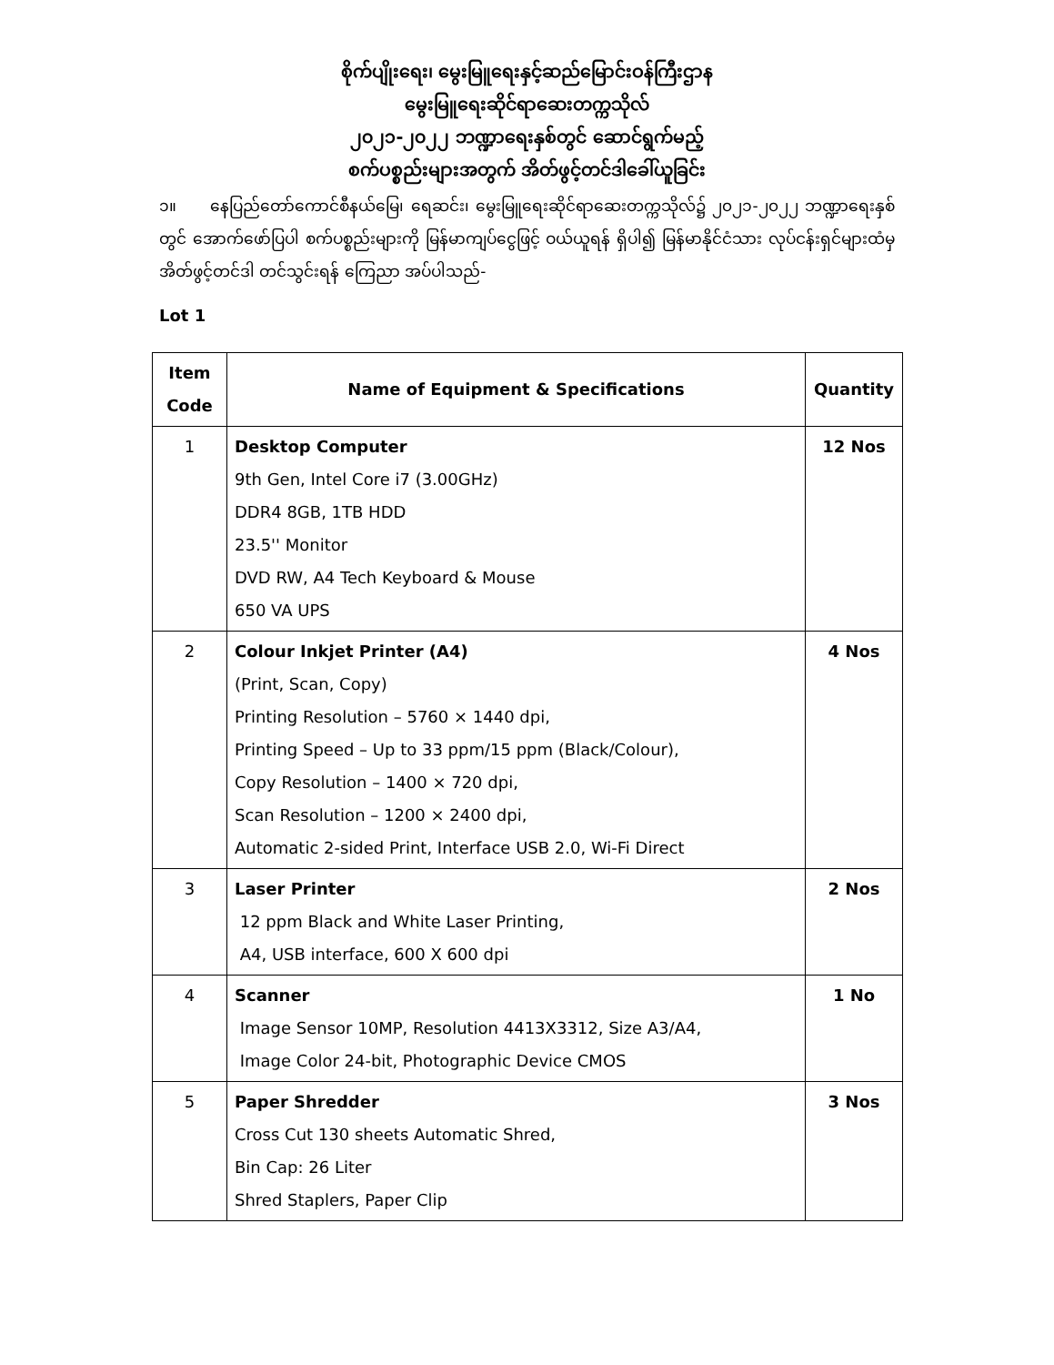စိုက်ပျိုးရေး၊ မွေးမြူရေးနှင့်ဆည်မြောင်းဝန်ကြီးဌာန
မွေးမြူရေးဆိုင်ရာဆေးတက္ကသိုလ်
၂၀၂၁-၂၀၂၂ ဘဏ္ဍာရေးနှစ်တွင် ဆောင်ရွက်မည့်
စက်ပစ္စည်းများအတွက် အိတ်ဖွင့်တင်ဒါခေါ်ယူခြင်း
၁။ နေပြည်တော်ကောင်စီနယ်မြေ၊ ရေဆင်း၊ မွေးမြူရေးဆိုင်ရာဆေးတက္ကသိုလ်၌ ၂၀၂၁-၂၀၂၂ ဘဏ္ဍာရေးနှစ်တွင် အောက်ဖော်ပြပါ စက်ပစ္စည်းများကို မြန်မာကျပ်ငွေဖြင့် ဝယ်ယူရန် ရှိပါ၍ မြန်မာနိုင်ငံသား လုပ်ငန်းရှင်များထံမှ အိတ်ဖွင့်တင်ဒါ တင်သွင်းရန် ကြေညာ အပ်ပါသည်-
Lot 1
| Item Code | Name of Equipment & Specifications | Quantity |
| --- | --- | --- |
| 1 | Desktop Computer 9th Gen, Intel Core i7 (3.00GHz) DDR4 8GB, 1TB HDD 23.5'' Monitor DVD RW, A4 Tech Keyboard & Mouse 650 VA UPS | 12 Nos |
| 2 | Colour Inkjet Printer (A4) (Print, Scan, Copy) Printing Resolution – 5760 × 1440 dpi, Printing Speed – Up to 33 ppm/15 ppm (Black/Colour), Copy Resolution – 1400 × 720 dpi, Scan Resolution – 1200 × 2400 dpi, Automatic 2-sided Print, Interface USB 2.0, Wi-Fi Direct | 4 Nos |
| 3 | Laser Printer 12 ppm Black and White Laser Printing, A4, USB interface, 600 X 600 dpi | 2 Nos |
| 4 | Scanner Image Sensor 10MP, Resolution 4413X3312, Size A3/A4, Image Color 24-bit, Photographic Device CMOS | 1 No |
| 5 | Paper Shredder Cross Cut 130 sheets Automatic Shred, Bin Cap: 26 Liter Shred Staplers, Paper Clip | 3 Nos |